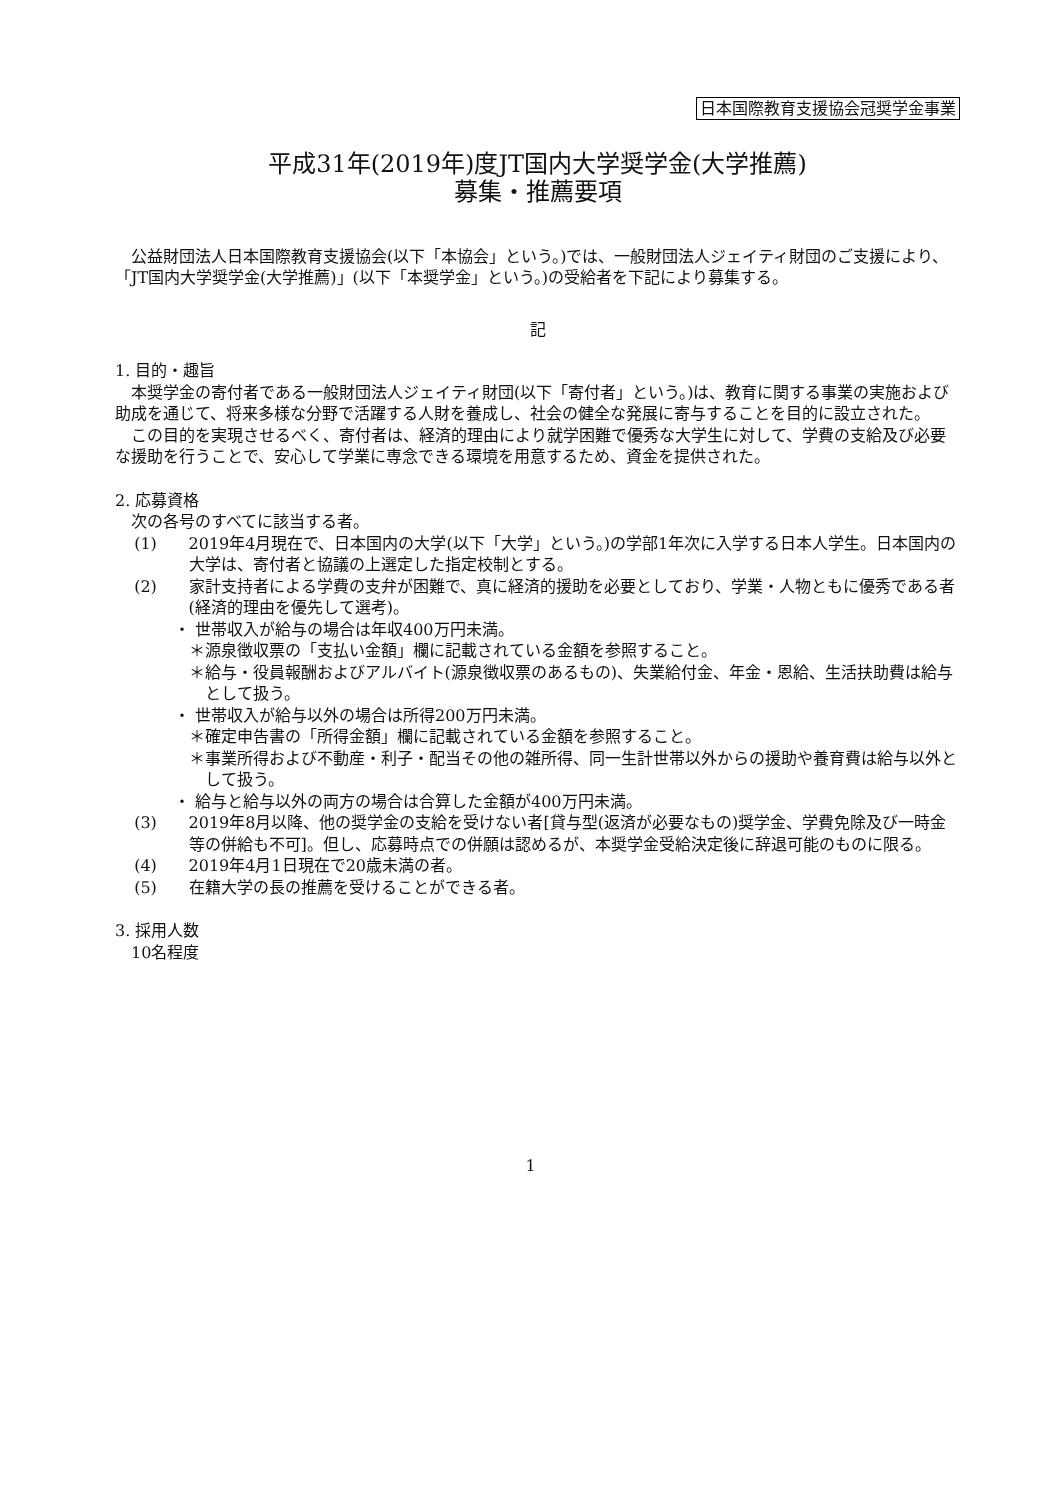日本国際教育支援協会冠奨学金事業
平成31年(2019年)度JT国内大学奨学金(大学推薦)
募集・推薦要項
公益財団法人日本国際教育支援協会(以下「本協会」という。)では、一般財団法人ジェイティ財団のご支援により、「JT国内大学奨学金(大学推薦)」(以下「本奨学金」という。)の受給者を下記により募集する。
記
1. 目的・趣旨
本奨学金の寄付者である一般財団法人ジェイティ財団(以下「寄付者」という。)は、教育に関する事業の実施および助成を通じて、将来多様な分野で活躍する人財を養成し、社会の健全な発展に寄与することを目的に設立された。
この目的を実現させるべく、寄付者は、経済的理由により就学困難で優秀な大学生に対して、学費の支給及び必要な援助を行うことで、安心して学業に専念できる環境を用意するため、資金を提供された。
2. 応募資格
次の各号のすべてに該当する者。
(1) 2019年4月現在で、日本国内の大学(以下「大学」という。)の学部1年次に入学する日本人学生。日本国内の大学は、寄付者と協議の上選定した指定校制とする。
(2) 家計支持者による学費の支弁が困難で、真に経済的援助を必要としており、学業・人物ともに優秀である者(経済的理由を優先して選考)。
・ 世帯収入が給与の場合は年収400万円未満。
＊源泉徴収票の「支払い金額」欄に記載されている金額を参照すること。
＊給与・役員報酬およびアルバイト(源泉徴収票のあるもの)、失業給付金、年金・恩給、生活扶助費は給与として扱う。
・ 世帯収入が給与以外の場合は所得200万円未満。
＊確定申告書の「所得金額」欄に記載されている金額を参照すること。
＊事業所得および不動産・利子・配当その他の雑所得、同一生計世帯以外からの援助や養育費は給与以外として扱う。
・ 給与と給与以外の両方の場合は合算した金額が400万円未満。
(3) 2019年8月以降、他の奨学金の支給を受けない者[貸与型(返済が必要なもの)奨学金、学費免除及び一時金等の併給も不可]。但し、応募時点での併願は認めるが、本奨学金受給決定後に辞退可能のものに限る。
(4) 2019年4月1日現在で20歳未満の者。
(5) 在籍大学の長の推薦を受けることができる者。
3. 採用人数
10名程度
1